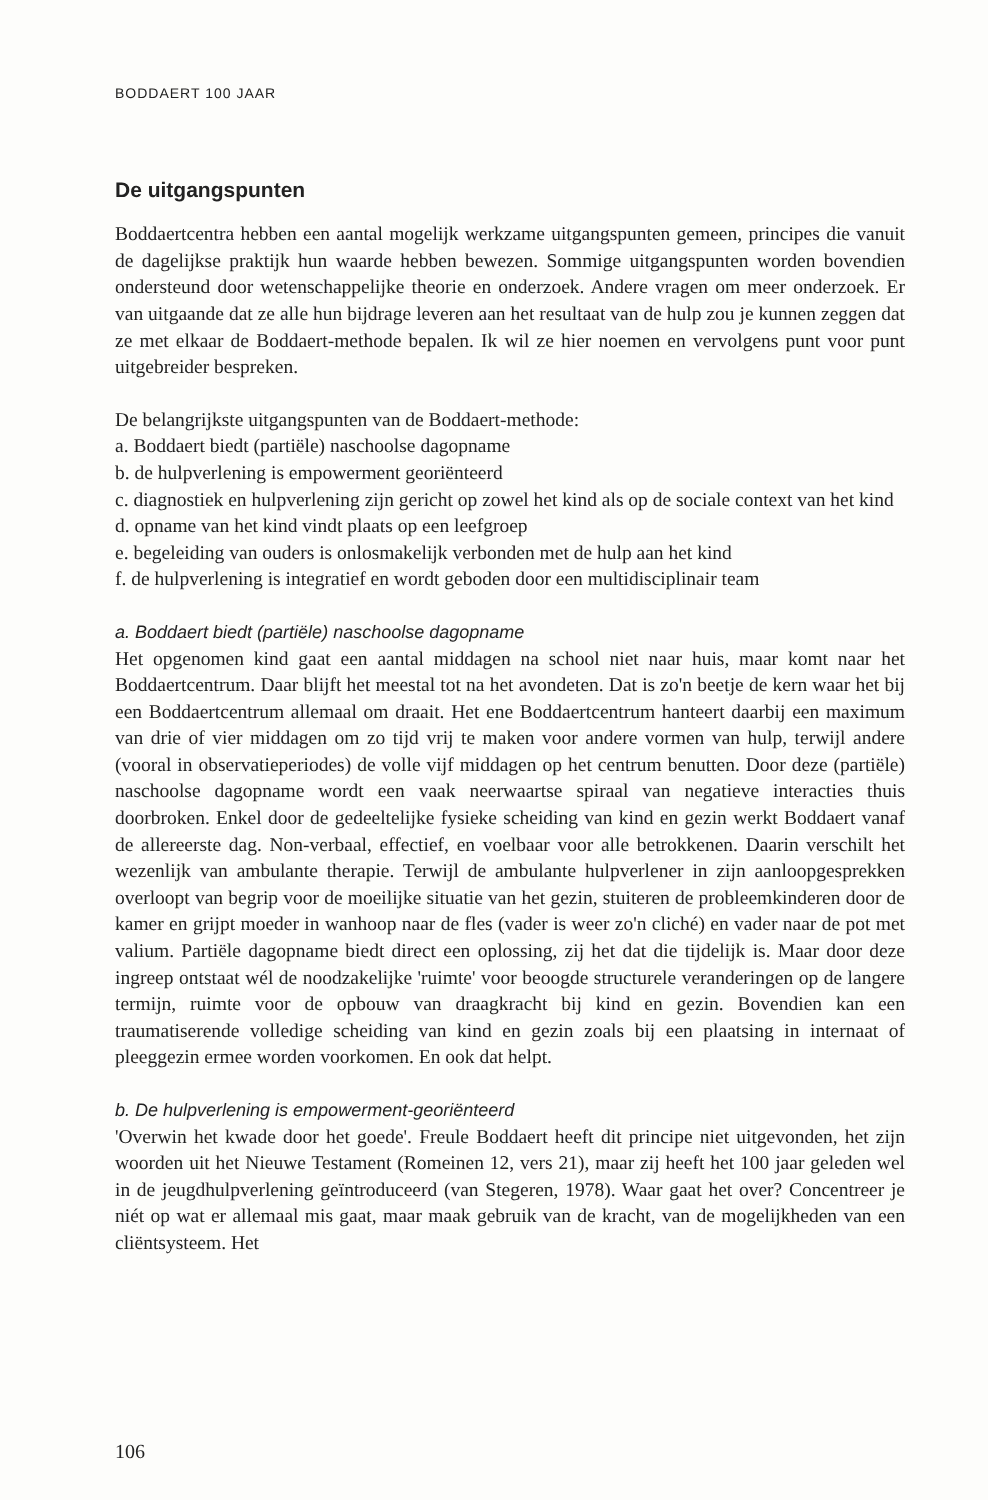BODDAERT 100 JAAR
De uitgangspunten
Boddaertcentra hebben een aantal mogelijk werkzame uitgangspunten gemeen, principes die vanuit de dagelijkse praktijk hun waarde hebben bewezen. Sommige uitgangspunten worden bovendien ondersteund door wetenschappelijke theorie en onderzoek. Andere vragen om meer onderzoek. Er van uitgaande dat ze alle hun bijdrage leveren aan het resultaat van de hulp zou je kunnen zeggen dat ze met elkaar de Boddaert-methode bepalen. Ik wil ze hier noemen en vervolgens punt voor punt uitgebreider bespreken.
De belangrijkste uitgangspunten van de Boddaert-methode:
a. Boddaert biedt (partiële) naschoolse dagopname
b. de hulpverlening is empowerment georiënteerd
c. diagnostiek en hulpverlening zijn gericht op zowel het kind als op de sociale context van het kind
d. opname van het kind vindt plaats op een leefgroep
e. begeleiding van ouders is onlosmakelijk verbonden met de hulp aan het kind
f. de hulpverlening is integratief en wordt geboden door een multidisciplinair team
a. Boddaert biedt (partiële) naschoolse dagopname
Het opgenomen kind gaat een aantal middagen na school niet naar huis, maar komt naar het Boddaertcentrum. Daar blijft het meestal tot na het avondeten. Dat is zo'n beetje de kern waar het bij een Boddaertcentrum allemaal om draait. Het ene Boddaertcentrum hanteert daarbij een maximum van drie of vier middagen om zo tijd vrij te maken voor andere vormen van hulp, terwijl andere (vooral in observatieperiodes) de volle vijf middagen op het centrum benutten. Door deze (partiële) naschoolse dagopname wordt een vaak neerwaartse spiraal van negatieve interacties thuis doorbroken. Enkel door de gedeeltelijke fysieke scheiding van kind en gezin werkt Boddaert vanaf de allereerste dag. Non-verbaal, effectief, en voelbaar voor alle betrokkenen. Daarin verschilt het wezenlijk van ambulante therapie. Terwijl de ambulante hulpverlener in zijn aanloopgesprekken overloopt van begrip voor de moeilijke situatie van het gezin, stuiteren de probleemkinderen door de kamer en grijpt moeder in wanhoop naar de fles (vader is weer zo'n cliché) en vader naar de pot met valium. Partiële dagopname biedt direct een oplossing, zij het dat die tijdelijk is. Maar door deze ingreep ontstaat wél de noodzakelijke 'ruimte' voor beoogde structurele veranderingen op de langere termijn, ruimte voor de opbouw van draagkracht bij kind en gezin. Bovendien kan een traumatiserende volledige scheiding van kind en gezin zoals bij een plaatsing in internaat of pleeggezin ermee worden voorkomen. En ook dat helpt.
b. De hulpverlening is empowerment-georiënteerd
'Overwin het kwade door het goede'. Freule Boddaert heeft dit principe niet uitgevonden, het zijn woorden uit het Nieuwe Testament (Romeinen 12, vers 21), maar zij heeft het 100 jaar geleden wel in de jeugdhulpverlening geïntroduceerd (van Stegeren, 1978). Waar gaat het over? Concentreer je niét op wat er allemaal mis gaat, maar maak gebruik van de kracht, van de mogelijkheden van een cliëntsysteem. Het
106